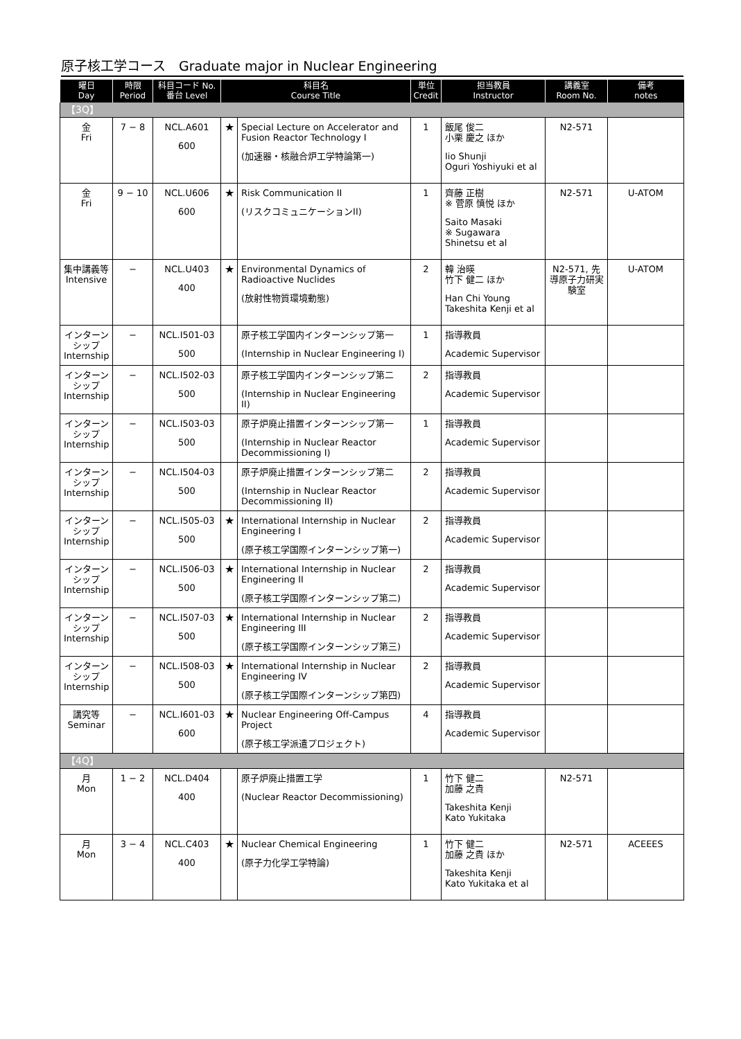原子核工学コース　Graduate major in Nuclear Engineering
| 曜日 Day | 時限 Period | 科目コード No. 番台 Level | 科目名 Course Title | | 単位 Credit | 担当教員 Instructor | 講義室 Room No. | 備考 notes |
| --- | --- | --- | --- | --- | --- | --- | --- | --- |
| 【3Q】 | | | | | | | | |
| 金 Fri | 7 − 8 | NCL.A601 600 | ★ | Special Lecture on Accelerator and Fusion Reactor Technology I (加速器・核融合炉工学特論第一) | 1 | 飯尾 俊二 小栗 慶之 ほか Iio Shunji Oguri Yoshiyuki et al | N2-571 | |
| 金 Fri | 9 − 10 | NCL.U606 600 | ★ | Risk Communication II (リスクコミュニケーションII) | 1 | 齊藤 正樹 ※ 菅原 慎悦 ほか Saito Masaki ※ Sugawara Shinetsu et al | N2-571 | U-ATOM |
| 集中講義等 Intensive | − | NCL.U403 400 | ★ | Environmental Dynamics of Radioactive Nuclides (放射性物質環境動態) | 2 | 韓 治暎 竹下 健二 ほか Han Chi Young Takeshita Kenji et al | N2-571, 先導原子力研実験室 | U-ATOM |
| インターンシップ Internship | − | NCL.I501-03 500 | | 原子核工学国内インターンシップ第一 (Internship in Nuclear Engineering I) | 1 | 指導教員 Academic Supervisor | | |
| インターンシップ Internship | − | NCL.I502-03 500 | | 原子核工学国内インターンシップ第二 (Internship in Nuclear Engineering II) | 2 | 指導教員 Academic Supervisor | | |
| インターンシップ Internship | − | NCL.I503-03 500 | | 原子炉廃止措置インターンシップ第一 (Internship in Nuclear Reactor Decommissioning I) | 1 | 指導教員 Academic Supervisor | | |
| インターンシップ Internship | − | NCL.I504-03 500 | | 原子炉廃止措置インターンシップ第二 (Internship in Nuclear Reactor Decommissioning II) | 2 | 指導教員 Academic Supervisor | | |
| インターンシップ Internship | − | NCL.I505-03 500 | ★ | International Internship in Nuclear Engineering I (原子核工学国際インターンシップ第一) | 2 | 指導教員 Academic Supervisor | | |
| インターンシップ Internship | − | NCL.I506-03 500 | ★ | International Internship in Nuclear Engineering II (原子核工学国際インターンシップ第二) | 2 | 指導教員 Academic Supervisor | | |
| インターンシップ Internship | − | NCL.I507-03 500 | ★ | International Internship in Nuclear Engineering III (原子核工学国際インターンシップ第三) | 2 | 指導教員 Academic Supervisor | | |
| インターンシップ Internship | − | NCL.I508-03 500 | ★ | International Internship in Nuclear Engineering IV (原子核工学国際インターンシップ第四) | 2 | 指導教員 Academic Supervisor | | |
| 講究等 Seminar | − | NCL.I601-03 600 | ★ | Nuclear Engineering Off-Campus Project (原子核工学派遣プロジェクト) | 4 | 指導教員 Academic Supervisor | | |
| 【4Q】 | | | | | | | | |
| 月 Mon | 1 − 2 | NCL.D404 400 | | 原子炉廃止措置工学 (Nuclear Reactor Decommissioning) | 1 | 竹下 健二 加藤 之貴 Takeshita Kenji Kato Yukitaka | N2-571 | |
| 月 Mon | 3 − 4 | NCL.C403 400 | ★ | Nuclear Chemical Engineering (原子力化学工学特論) | 1 | 竹下 健二 加藤 之貴 ほか Takeshita Kenji Kato Yukitaka et al | N2-571 | ACEEES |